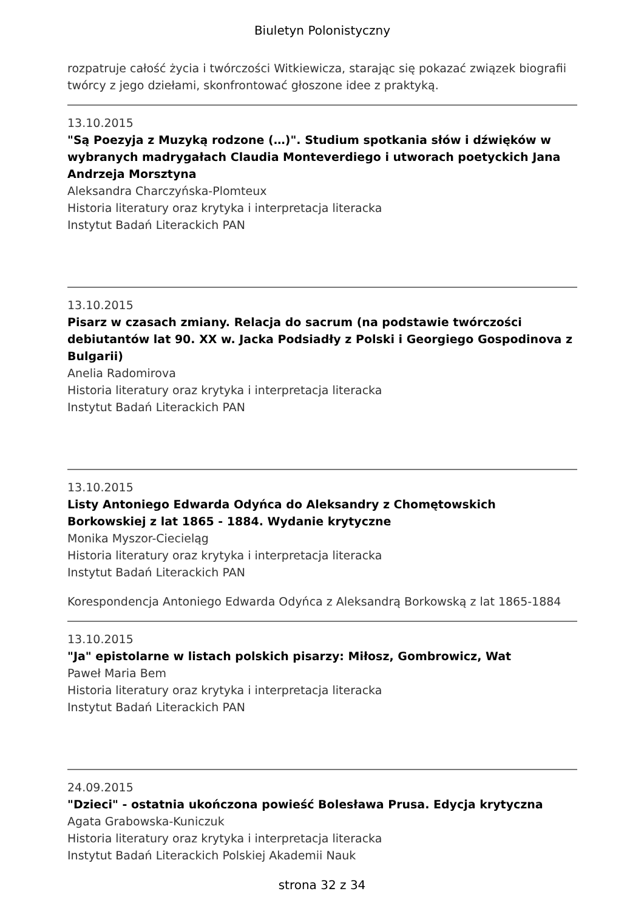Biuletyn Polonistyczny
rozpatruje całość życia i twórczości Witkiewicza, starając się pokazać związek biografii twórcy z jego dziełami, skonfrontować głoszone idee z praktyką.
13.10.2015
"Są Poezyja z Muzyką rodzone (…)". Studium spotkania słów i dźwięków w wybranych madrygałach Claudia Monteverdiego i utworach poetyckich Jana Andrzeja Morsztyna
Aleksandra Charczyńska-Plomteux
Historia literatury oraz krytyka i interpretacja literacka
Instytut Badań Literackich PAN
13.10.2015
Pisarz w czasach zmiany. Relacja do sacrum (na podstawie twórczości debiutantów lat 90. XX w. Jacka Podsiadły z Polski i Georgiego Gospodinova z Bulgarii)
Anelia Radomirova
Historia literatury oraz krytyka i interpretacja literacka
Instytut Badań Literackich PAN
13.10.2015
Listy Antoniego Edwarda Odyńca do Aleksandry z Chomętowskich Borkowskiej z lat 1865 - 1884. Wydanie krytyczne
Monika Myszor-Ciecieląg
Historia literatury oraz krytyka i interpretacja literacka
Instytut Badań Literackich PAN
Korespondencja Antoniego Edwarda Odyńca z Aleksandrą Borkowską z lat 1865-1884
13.10.2015
"Ja" epistolarne w listach polskich pisarzy: Miłosz, Gombrowicz, Wat
Paweł Maria Bem
Historia literatury oraz krytyka i interpretacja literacka
Instytut Badań Literackich PAN
24.09.2015
"Dzieci" - ostatnia ukończona powieść Bolesława Prusa. Edycja krytyczna
Agata Grabowska-Kuniczuk
Historia literatury oraz krytyka i interpretacja literacka
Instytut Badań Literackich Polskiej Akademii Nauk
strona 32 z 34